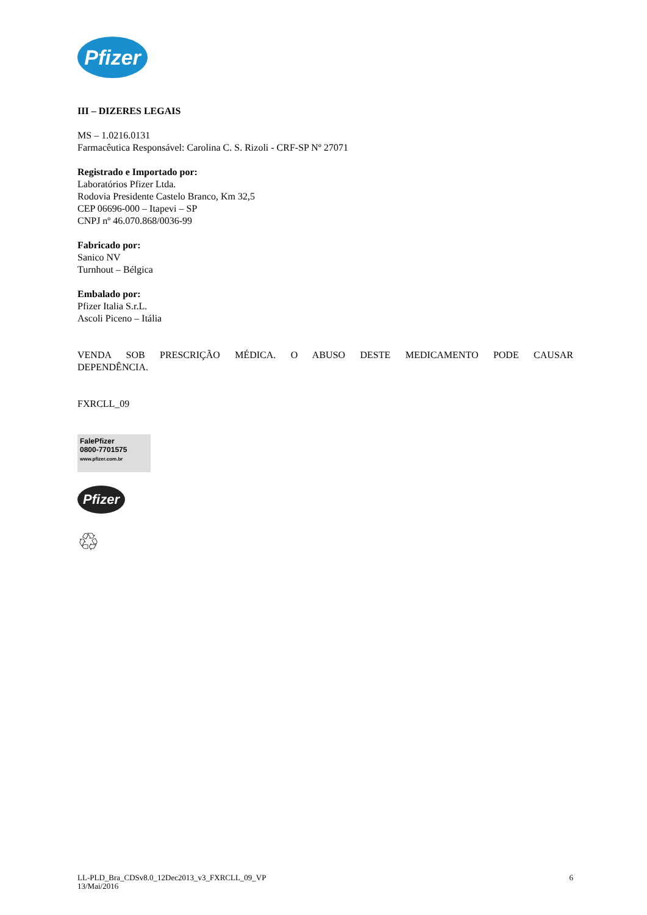Pfizer
III – DIZERES LEGAIS
MS – 1.0216.0131
Farmacêutica Responsável: Carolina C. S. Rizoli - CRF-SP Nº 27071
Registrado e Importado por:
Laboratórios Pfizer Ltda.
Rodovia Presidente Castelo Branco, Km 32,5
CEP 06696-000 – Itapevi – SP
CNPJ nº 46.070.868/0036-99
Fabricado por:
Sanico NV
Turnhout – Bélgica
Embalado por:
Pfizer Italia S.r.L.
Ascoli Piceno – Itália
VENDA SOB PRESCRIÇÃO MÉDICA. O ABUSO DESTE MEDICAMENTO PODE CAUSAR
DEPENDÊNCIA.
FXRCLL_09
FalePfizer
0800-7701575
www.pfizer.com.br
Pfizer
♲
LL-PLD_Bra_CDSv8.0_12Dec2013_v3_FXRCLL_09_VP
13/Mai/2016
6